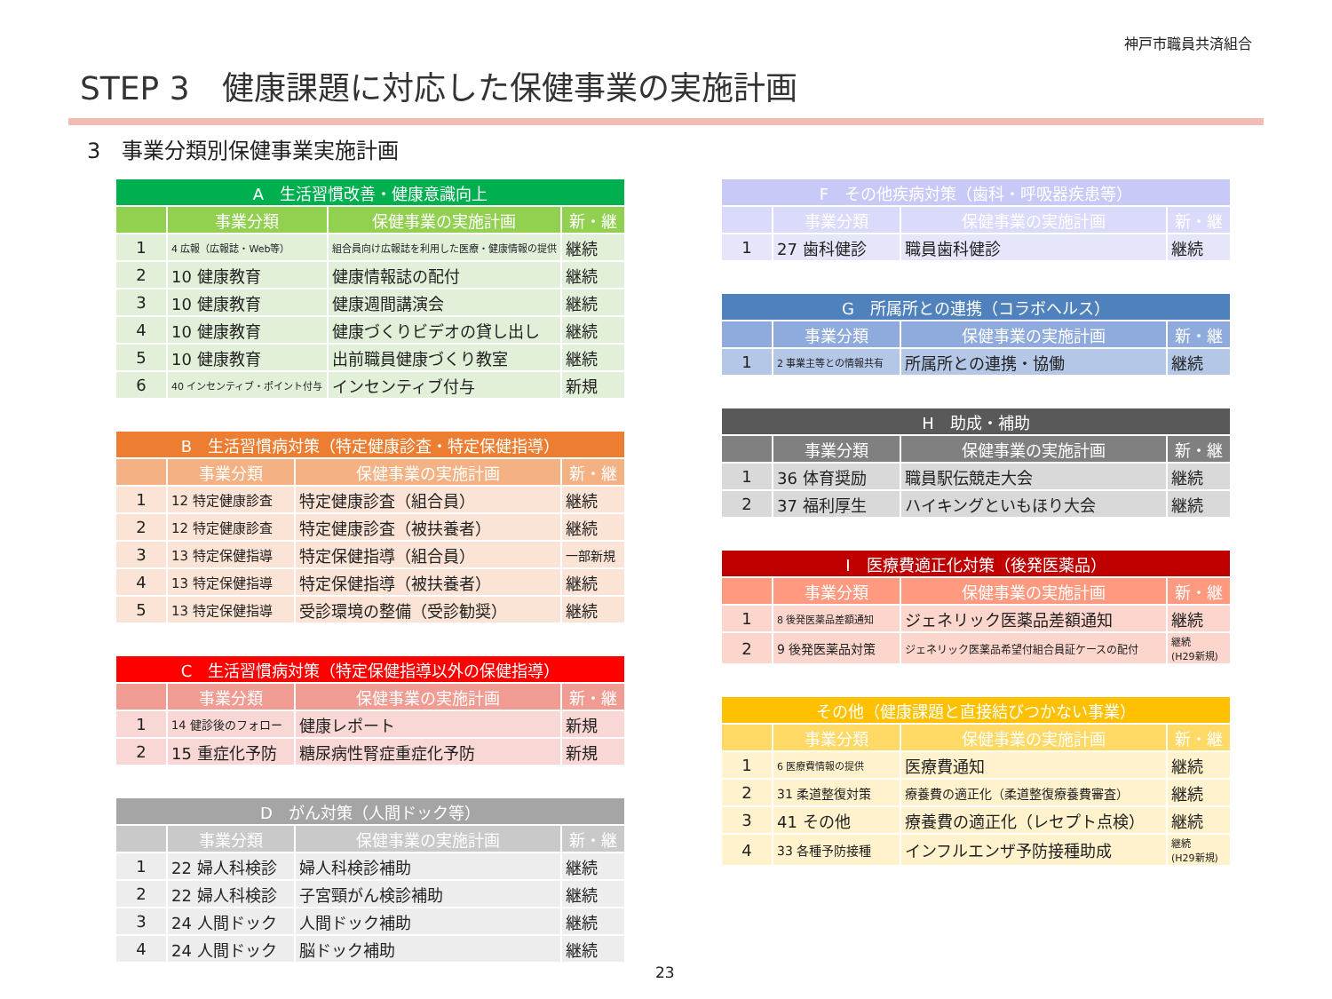神戸市職員共済組合
STEP 3　健康課題に対応した保健事業の実施計画
3　事業分類別保健事業実施計画
| A 生活習慣改善・健康意識向上 | | | |
| --- | --- | --- | --- |
| | 事業分類 | 保健事業の実施計画 | 新・継 |
| 1 | 4 広報（広報誌・Web等） | 組合員向け広報誌を利用した医療・健康情報の提供 | 継続 |
| 2 | 10 健康教育 | 健康情報誌の配付 | 継続 |
| 3 | 10 健康教育 | 健康週間講演会 | 継続 |
| 4 | 10 健康教育 | 健康づくりビデオの貸し出し | 継続 |
| 5 | 10 健康教育 | 出前職員健康づくり教室 | 継続 |
| 6 | 40 インセンティブ・ポイント付与 | インセンティブ付与 | 新規 |
| B 生活習慣病対策（特定健康診査・特定保健指導） | | | |
| --- | --- | --- | --- |
| | 事業分類 | 保健事業の実施計画 | 新・継 |
| 1 | 12 特定健康診査 | 特定健康診査（組合員） | 継続 |
| 2 | 12 特定健康診査 | 特定健康診査（被扶養者） | 継続 |
| 3 | 13 特定保健指導 | 特定保健指導（組合員） | 一部新規 |
| 4 | 13 特定保健指導 | 特定保健指導（被扶養者） | 継続 |
| 5 | 13 特定保健指導 | 受診環境の整備（受診勧奨） | 継続 |
| C 生活習慣病対策（特定保健指導以外の保健指導） | | | |
| --- | --- | --- | --- |
| | 事業分類 | 保健事業の実施計画 | 新・継 |
| 1 | 14 健診後のフォロー | 健康レポート | 新規 |
| 2 | 15 重症化予防 | 糖尿病性腎症重症化予防 | 新規 |
| D がん対策（人間ドック等） | | | |
| --- | --- | --- | --- |
| | 事業分類 | 保健事業の実施計画 | 新・継 |
| 1 | 22 婦人科検診 | 婦人科検診補助 | 継続 |
| 2 | 22 婦人科検診 | 子宮頸がん検診補助 | 継続 |
| 3 | 24 人間ドック | 人間ドック補助 | 継続 |
| 4 | 24 人間ドック | 脳ドック補助 | 継続 |
| F その他疾病対策（歯科・呼吸器疾患等） | | | |
| --- | --- | --- | --- |
| | 事業分類 | 保健事業の実施計画 | 新・継 |
| 1 | 27 歯科健診 | 職員歯科健診 | 継続 |
| G 所属所との連携（コラボヘルス） | | | |
| --- | --- | --- | --- |
| | 事業分類 | 保健事業の実施計画 | 新・継 |
| 1 | 2 事業主等との情報共有 | 所属所との連携・協働 | 継続 |
| H 助成・補助 | | | |
| --- | --- | --- | --- |
| | 事業分類 | 保健事業の実施計画 | 新・継 |
| 1 | 36 体育奨励 | 職員駅伝競走大会 | 継続 |
| 2 | 37 福利厚生 | ハイキングといもほり大会 | 継続 |
| I 医療費適正化対策（後発医薬品） | | | |
| --- | --- | --- | --- |
| | 事業分類 | 保健事業の実施計画 | 新・継 |
| 1 | 8 後発医薬品差額通知 | ジェネリック医薬品差額通知 | 継続 |
| 2 | 9 後発医薬品対策 | ジェネリック医薬品希望付組合員証ケースの配付 | 継続 (H29新規) |
| その他（健康課題と直接結びつかない事業） | | | |
| --- | --- | --- | --- |
| | 事業分類 | 保健事業の実施計画 | 新・継 |
| 1 | 6 医療費情報の提供 | 医療費通知 | 継続 |
| 2 | 31 柔道整復対策 | 療養費の適正化（柔道整復療養費審査） | 継続 |
| 3 | 41 その他 | 療養費の適正化（レセプト点検） | 継続 |
| 4 | 33 各種予防接種 | インフルエンザ予防接種助成 | 継続 (H29新規) |
23